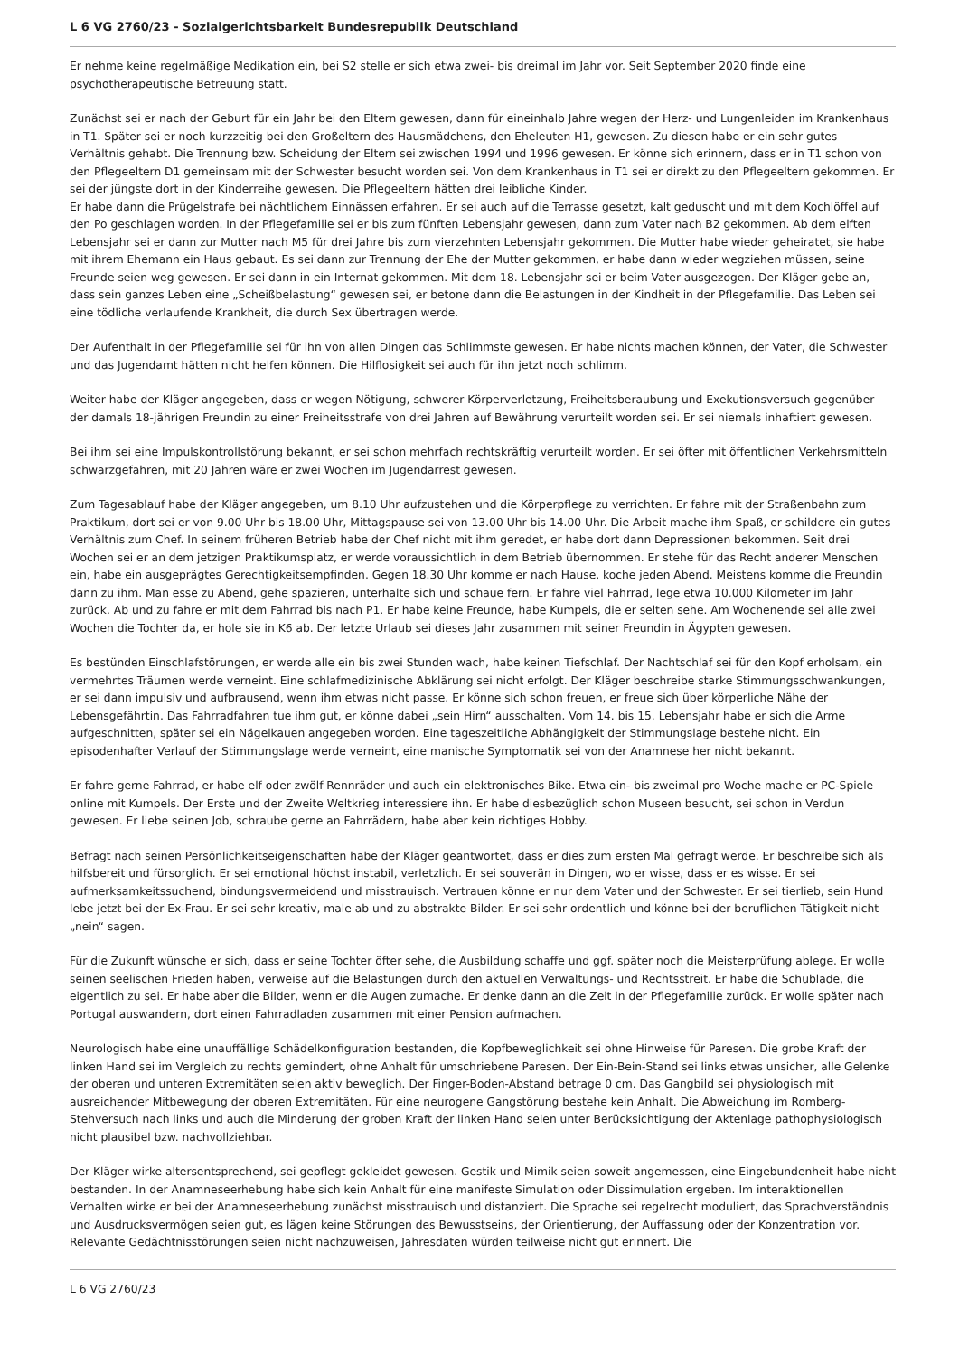L 6 VG 2760/23 - Sozialgerichtsbarkeit Bundesrepublik Deutschland
Er nehme keine regelmäßige Medikation ein, bei S2 stelle er sich etwa zwei- bis dreimal im Jahr vor. Seit September 2020 finde eine psychotherapeutische Betreuung statt.
Zunächst sei er nach der Geburt für ein Jahr bei den Eltern gewesen, dann für eineinhalb Jahre wegen der Herz- und Lungenleiden im Krankenhaus in T1. Später sei er noch kurzzeitig bei den Großeltern des Hausmädchens, den Eheleuten H1, gewesen. Zu diesen habe er ein sehr gutes Verhältnis gehabt. Die Trennung bzw. Scheidung der Eltern sei zwischen 1994 und 1996 gewesen. Er könne sich erinnern, dass er in T1 schon von den Pflegeeltern D1 gemeinsam mit der Schwester besucht worden sei. Von dem Krankenhaus in T1 sei er direkt zu den Pflegeeltern gekommen. Er sei der jüngste dort in der Kinderreihe gewesen. Die Pflegeeltern hätten drei leibliche Kinder.
Er habe dann die Prügelstrafe bei nächtlichem Einnässen erfahren. Er sei auch auf die Terrasse gesetzt, kalt geduscht und mit dem Kochlöffel auf den Po geschlagen worden. In der Pflegefamilie sei er bis zum fünften Lebensjahr gewesen, dann zum Vater nach B2 gekommen. Ab dem elften Lebensjahr sei er dann zur Mutter nach M5 für drei Jahre bis zum vierzehnten Lebensjahr gekommen. Die Mutter habe wieder geheiratet, sie habe mit ihrem Ehemann ein Haus gebaut. Es sei dann zur Trennung der Ehe der Mutter gekommen, er habe dann wieder wegziehen müssen, seine Freunde seien weg gewesen. Er sei dann in ein Internat gekommen. Mit dem 18. Lebensjahr sei er beim Vater ausgezogen. Der Kläger gebe an, dass sein ganzes Leben eine „Scheißbelastung“ gewesen sei, er betone dann die Belastungen in der Kindheit in der Pflegefamilie. Das Leben sei eine tödliche verlaufende Krankheit, die durch Sex übertragen werde.
Der Aufenthalt in der Pflegefamilie sei für ihn von allen Dingen das Schlimmste gewesen. Er habe nichts machen können, der Vater, die Schwester und das Jugendamt hätten nicht helfen können. Die Hilflosigkeit sei auch für ihn jetzt noch schlimm.
Weiter habe der Kläger angegeben, dass er wegen Nötigung, schwerer Körperverletzung, Freiheitsberaubung und Exekutionsversuch gegenüber der damals 18-jährigen Freundin zu einer Freiheitsstrafe von drei Jahren auf Bewährung verurteilt worden sei. Er sei niemals inhaftiert gewesen.
Bei ihm sei eine Impulskontrollstörung bekannt, er sei schon mehrfach rechtskräftig verurteilt worden. Er sei öfter mit öffentlichen Verkehrsmitteln schwarzgefahren, mit 20 Jahren wäre er zwei Wochen im Jugendarrest gewesen.
Zum Tagesablauf habe der Kläger angegeben, um 8.10 Uhr aufzustehen und die Körperpflege zu verrichten. Er fahre mit der Straßenbahn zum Praktikum, dort sei er von 9.00 Uhr bis 18.00 Uhr, Mittagspause sei von 13.00 Uhr bis 14.00 Uhr. Die Arbeit mache ihm Spaß, er schildere ein gutes Verhältnis zum Chef. In seinem früheren Betrieb habe der Chef nicht mit ihm geredet, er habe dort dann Depressionen bekommen. Seit drei Wochen sei er an dem jetzigen Praktikumsplatz, er werde voraussichtlich in dem Betrieb übernommen. Er stehe für das Recht anderer Menschen ein, habe ein ausgeprägtes Gerechtigkeitsempfinden. Gegen 18.30 Uhr komme er nach Hause, koche jeden Abend. Meistens komme die Freundin dann zu ihm. Man esse zu Abend, gehe spazieren, unterhalte sich und schaue fern. Er fahre viel Fahrrad, lege etwa 10.000 Kilometer im Jahr zurück. Ab und zu fahre er mit dem Fahrrad bis nach P1. Er habe keine Freunde, habe Kumpels, die er selten sehe. Am Wochenende sei alle zwei Wochen die Tochter da, er hole sie in K6 ab. Der letzte Urlaub sei dieses Jahr zusammen mit seiner Freundin in Ägypten gewesen.
Es bestünden Einschlafstörungen, er werde alle ein bis zwei Stunden wach, habe keinen Tiefschlaf. Der Nachtschlaf sei für den Kopf erholsam, ein vermehrtes Träumen werde verneint. Eine schlafmedizinische Abklärung sei nicht erfolgt. Der Kläger beschreibe starke Stimmungsschwankungen, er sei dann impulsiv und aufbrausend, wenn ihm etwas nicht passe. Er könne sich schon freuen, er freue sich über körperliche Nähe der Lebensgefährtin. Das Fahrradfahren tue ihm gut, er könne dabei „sein Hirn“ ausschalten. Vom 14. bis 15. Lebensjahr habe er sich die Arme aufgeschnitten, später sei ein Nägelkauen angegeben worden. Eine tageszeitliche Abhängigkeit der Stimmungslage bestehe nicht. Ein episodenhafter Verlauf der Stimmungslage werde verneint, eine manische Symptomatik sei von der Anamnese her nicht bekannt.
Er fahre gerne Fahrrad, er habe elf oder zwölf Rennräder und auch ein elektronisches Bike. Etwa ein- bis zweimal pro Woche mache er PC-Spiele online mit Kumpels. Der Erste und der Zweite Weltkrieg interessiere ihn. Er habe diesbezüglich schon Museen besucht, sei schon in Verdun gewesen. Er liebe seinen Job, schraube gerne an Fahrrädern, habe aber kein richtiges Hobby.
Befragt nach seinen Persönlichkeitseigenschaften habe der Kläger geantwortet, dass er dies zum ersten Mal gefragt werde. Er beschreibe sich als hilfsbereit und fürsorglich. Er sei emotional höchst instabil, verletzlich. Er sei souverän in Dingen, wo er wisse, dass er es wisse. Er sei aufmerksamkeitssuchend, bindungsvermeidend und misstrauisch. Vertrauen könne er nur dem Vater und der Schwester. Er sei tierlieb, sein Hund lebe jetzt bei der Ex-Frau. Er sei sehr kreativ, male ab und zu abstrakte Bilder. Er sei sehr ordentlich und könne bei der beruflichen Tätigkeit nicht „nein“ sagen.
Für die Zukunft wünsche er sich, dass er seine Tochter öfter sehe, die Ausbildung schaffe und ggf. später noch die Meisterprüfung ablege. Er wolle seinen seelischen Frieden haben, verweise auf die Belastungen durch den aktuellen Verwaltungs- und Rechtsstreit. Er habe die Schublade, die eigentlich zu sei. Er habe aber die Bilder, wenn er die Augen zumache. Er denke dann an die Zeit in der Pflegefamilie zurück. Er wolle später nach Portugal auswandern, dort einen Fahrradladen zusammen mit einer Pension aufmachen.
Neurologisch habe eine unauffällige Schädelkonfiguration bestanden, die Kopfbeweglichkeit sei ohne Hinweise für Paresen. Die grobe Kraft der linken Hand sei im Vergleich zu rechts gemindert, ohne Anhalt für umschriebene Paresen. Der Ein-Bein-Stand sei links etwas unsicher, alle Gelenke der oberen und unteren Extremitäten seien aktiv beweglich. Der Finger-Boden-Abstand betrage 0 cm. Das Gangbild sei physiologisch mit ausreichender Mitbewegung der oberen Extremitäten. Für eine neurogene Gangstörung bestehe kein Anhalt. Die Abweichung im Romberg-Stehversuch nach links und auch die Minderung der groben Kraft der linken Hand seien unter Berücksichtigung der Aktenlage pathophysiologisch nicht plausibel bzw. nachvollziehbar.
Der Kläger wirke altersentsprechend, sei gepflegt gekleidet gewesen. Gestik und Mimik seien soweit angemessen, eine Eingebundenheit habe nicht bestanden. In der Anamneseerhebung habe sich kein Anhalt für eine manifeste Simulation oder Dissimulation ergeben. Im interaktionellen Verhalten wirke er bei der Anamneseerhebung zunächst misstrauisch und distanziert. Die Sprache sei regelrecht moduliert, das Sprachverständnis und Ausdrucksvermögen seien gut, es lägen keine Störungen des Bewusstseins, der Orientierung, der Auffassung oder der Konzentration vor. Relevante Gedächtnisstörungen seien nicht nachzuweisen, Jahresdaten würden teilweise nicht gut erinnert. Die
L 6 VG 2760/23